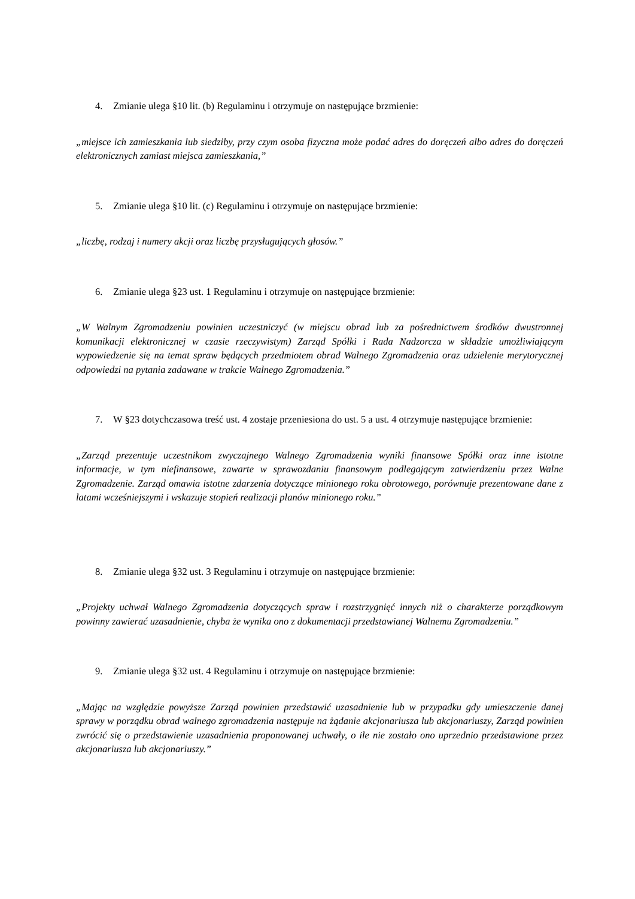4. Zmianie ulega §10 lit. (b) Regulaminu i otrzymuje on następujące brzmienie:
„miejsce ich zamieszkania lub siedziby, przy czym osoba fizyczna może podać adres do doręczeń albo adres do doręczeń elektronicznych zamiast miejsca zamieszkania,”
5. Zmianie ulega §10 lit. (c) Regulaminu i otrzymuje on następujące brzmienie:
„liczbę, rodzaj i numery akcji oraz liczbę przysługujących głosów.”
6. Zmianie ulega §23 ust. 1 Regulaminu i otrzymuje on następujące brzmienie:
„W Walnym Zgromadzeniu powinien uczestniczyć (w miejscu obrad lub za pośrednictwem środków dwustronnej komunikacji elektronicznej w czasie rzeczywistym) Zarząd Spółki i Rada Nadzorcza w składzie umożliwiającym wypowiedzenie się na temat spraw będących przedmiotem obrad Walnego Zgromadzenia oraz udzielenie merytorycznej odpowiedzi na pytania zadawane w trakcie Walnego Zgromadzenia.”
7. W §23 dotychczasowa treść ust. 4 zostaje przeniesiona do ust. 5 a ust. 4 otrzymuje następujące brzmienie:
„Zarząd prezentuje uczestnikom zwyczajnego Walnego Zgromadzenia wyniki finansowe Spółki oraz inne istotne informacje, w tym niefinansowe, zawarte w sprawozdaniu finansowym podlegającym zatwierdzeniu przez Walne Zgromadzenie. Zarząd omawia istotne zdarzenia dotyczące minionego roku obrotowego, porównuje prezentowane dane z latami wcześniejszymi i wskazuje stopień realizacji planów minionego roku.”
8. Zmianie ulega §32 ust. 3 Regulaminu i otrzymuje on następujące brzmienie:
„Projekty uchwał Walnego Zgromadzenia dotyczących spraw i rozstrzygnięć innych niż o charakterze porządkowym powinny zawierać uzasadnienie, chyba że wynika ono z dokumentacji przedstawianej Walnemu Zgromadzeniu.”
9. Zmianie ulega §32 ust. 4 Regulaminu i otrzymuje on następujące brzmienie:
„Mając na względzie powyższe Zarząd powinien przedstawić uzasadnienie lub w przypadku gdy umieszczenie danej sprawy w porządku obrad walnego zgromadzenia następuje na żądanie akcjonariusza lub akcjonariuszy, Zarząd powinien zwrócić się o przedstawienie uzasadnienia proponowanej uchwały, o ile nie zostało ono uprzednio przedstawione przez akcjonariusza lub akcjonariuszy.”